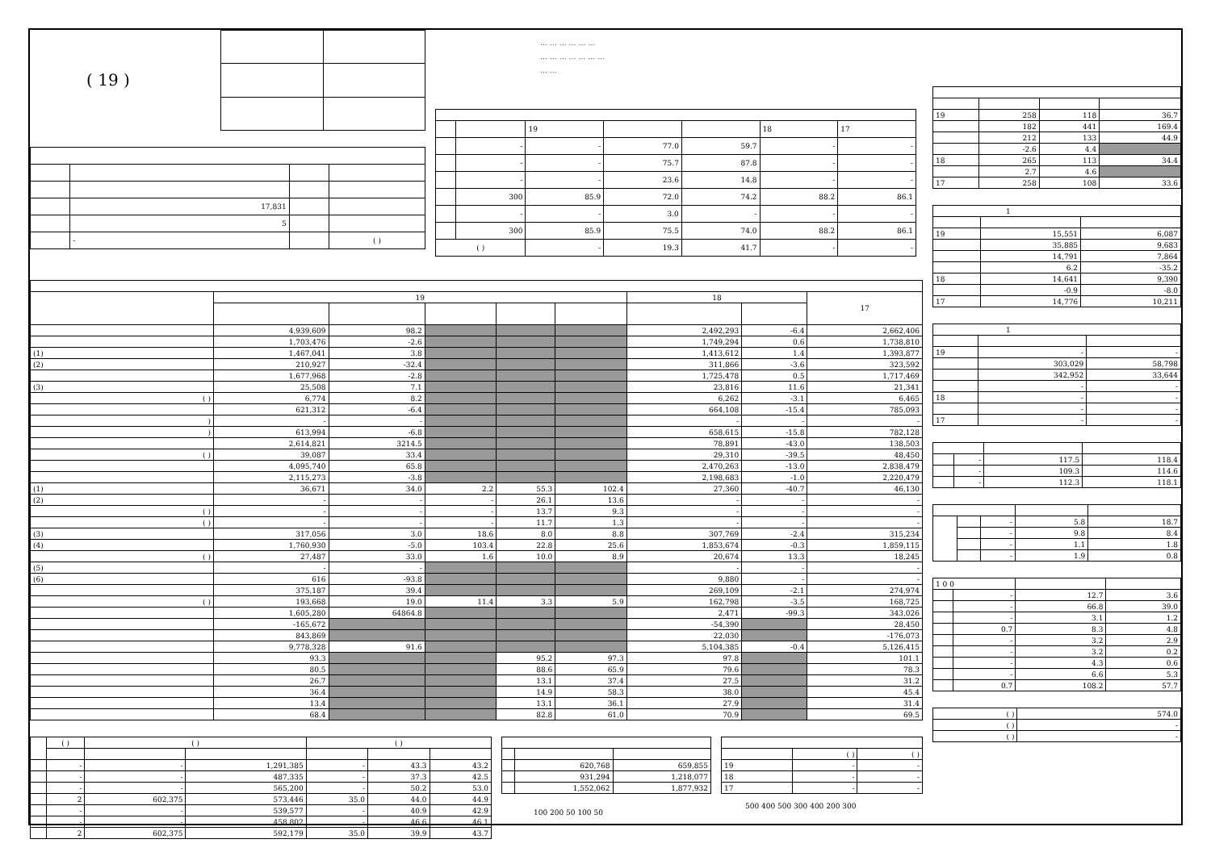( 19 )
| | 17,831 | | |
| | 5 | | |
| | - | | ( ) |
… … … … … …
… … … … … … …
… …
| | | 19 | | | 18 | 17 |
| | - | - | 77.0 | 59.7 | - | - |
| | - | - | 75.7 | 87.8 | - | - |
| | - | - | 23.6 | 14.8 | - | - |
| | 300 | 85.9 | 72.0 | 74.2 | 88.2 | 86.1 |
| | - | - | 3.0 | - | - | - |
| | 300 | 85.9 | 75.5 | 74.0 | 88.2 | 86.1 |
| ( ) | | - | 19.3 | 41.7 | - | - |
| | 19 | | | | | 18 | | 17 |
| --- | --- | --- | --- | --- | --- | --- | --- | --- |
| | 4,939,609 | 98.2 | | | | 2,492,293 | -6.4 | 2,662,406 |
| | 1,703,476 | -2.6 | | | | 1,749,294 | 0.6 | 1,738,810 |
| (1) | 1,467,041 | 3.8 | | | | 1,413,612 | 1.4 | 1,393,877 |
| (2) | 210,927 | -32.4 | | | | 311,866 | -3.6 | 323,592 |
| | 1,677,968 | -2.8 | | | | 1,725,478 | 0.5 | 1,717,469 |
| (3) | 25,508 | 7.1 | | | | 23,816 | 11.6 | 21,341 |
| ( ) | 6,774 | 8.2 | | | | 6,262 | -3.1 | 6,465 |
| | 621,312 | -6.4 | | | | 664,108 | -15.4 | 785,093 |
| ) | - | - | | | | - | - | - |
| ) | 613,994 | -6.8 | | | | 658,615 | -15.8 | 782,128 |
| | 2,614,821 | 3214.5 | | | | 78,891 | -43.0 | 138,503 |
| ( ) | 39,087 | 33.4 | | | | 29,310 | -39.5 | 48,450 |
| | 4,095,740 | 65.8 | | | | 2,470,263 | -13.0 | 2,838,479 |
| | 2,115,273 | -3.8 | | | | 2,198,683 | -1.0 | 2,220,479 |
| (1) | 36,671 | 34.0 | 2.2 | 55.3 | 102.4 | 27,360 | -40.7 | 46,130 |
| (2) | - | - | - | 26.1 | 13.6 | - | - | - |
| ( ) | - | - | - | 13.7 | 9.3 | - | - | - |
| ( ) | - | - | - | 11.7 | 1.3 | - | - | - |
| (3) | 317,056 | 3.0 | 18.6 | 8.0 | 8.8 | 307,769 | -2.4 | 315,234 |
| (4) | 1,760,930 | -5.0 | 103.4 | 22.8 | 25.6 | 1,853,674 | -0.3 | 1,859,115 |
| ( ) | 27,487 | 33.0 | 1.6 | 10.0 | 8.9 | 20,674 | 13.3 | 18,245 |
| (5) | - | - | | | | - | - | - |
| (6) | 616 | -93.8 | | | | 9,880 | - | - |
| | 375,187 | 39.4 | | | | 269,109 | -2.1 | 274,974 |
| ( ) | 193,668 | 19.0 | 11.4 | 3.3 | 5.9 | 162,798 | -3.5 | 168,725 |
| | 1,605,280 | 64864.8 | | | | 2,471 | -99.3 | 343,026 |
| | -165,672 | | | | | -54,390 | | 28,450 |
| | 843,869 | | | | | 22,030 | | -176,073 |
| | 9,778,328 | 91.6 | | | | 5,104,385 | -0.4 | 5,126,415 |
| | 93.3 | | | 95.2 | 97.3 | 97.8 | | 101.1 |
| | 80.5 | | | 88.6 | 65.9 | 79.6 | | 78.3 |
| | 26.7 | | | 13.1 | 37.4 | 27.5 | | 31.2 |
| | 36.4 | | | 14.9 | 58.3 | 38.0 | | 45.4 |
| | 13.4 | | | 13.1 | 36.1 | 27.9 | | 31.4 |
| | 68.4 | | | 82.8 | 61.0 | 70.9 | | 69.5 |
| | ( ) | ( ) | | ( ) | | |
| | - | - | 1,291,385 | - | 43.3 | 43.2 |
| | - | - | 487,335 | - | 37.3 | 42.5 |
| | - | - | 565,200 | - | 50.2 | 53.0 |
| | 2 | 602,375 | 573,446 | 35.0 | 44.0 | 44.9 |
| | - | - | 539,577 | - | 40.9 | 42.9 |
| | - | - | 458,802 | - | 46.6 | 46.1 |
| | 2 | 602,375 | 592,179 | 35.0 | 39.9 | 43.7 |
| | 620,768 | 659,855 |
| | 931,294 | 1,218,077 |
| | 1,552,062 | 1,877,932 |
100 200 50 100 50
| | ( ) | ( ) |
| 19 | - | - |
| 18 | - | - |
| 17 | - | - |
500 400 500 300 400 200 300
| 19 | 258 | 118 | 36.7 |
| | 182 | 441 | 169.4 |
| | 212 | 133 | 44.9 |
| | -2.6 | 4.4 | |
| 18 | 265 | 113 | 34.4 |
| | 2.7 | 4.6 | |
| 17 | 258 | 108 | 33.6 |
| 1 | | |
| 19 | 15,551 | 6,087 |
| | 35,885 | 9,683 |
| | 14,791 | 7,864 |
| | 6.2 | -35.2 |
| 18 | 14,641 | 9,390 |
| | -0.9 | -8.0 |
| 17 | 14,776 | 10,211 |
| 1 | | |
| 19 | - | - |
| | 303,029 | 58,798 |
| | 342,952 | 33,644 |
| | - | - |
| 18 | - | - |
| | - | - |
| 17 | - | - |
| | - | 117.5 | 118.4 |
| | - | 109.3 | 114.6 |
| | - | 112.3 | 118.1 |
| | | - | 5.8 | 18.7 |
| | | - | 9.8 | 8.4 |
| | | - | 1.1 | 1.8 |
| | | - | 1.9 | 0.8 |
| 1 0 0 | | | |
| | - | 12.7 | 3.6 |
| | - | 66.8 | 39.0 |
| | - | 3.1 | 1.2 |
| | 0.7 | 8.3 | 4.8 |
| | - | 3.2 | 2.9 |
| | - | 3.2 | 0.2 |
| | - | 4.3 | 0.6 |
| | - | 6.6 | 5.3 |
| | 0.7 | 108.2 | 57.7 |
| ( ) | 574.0 |
| ( ) | - |
| ( ) | - |